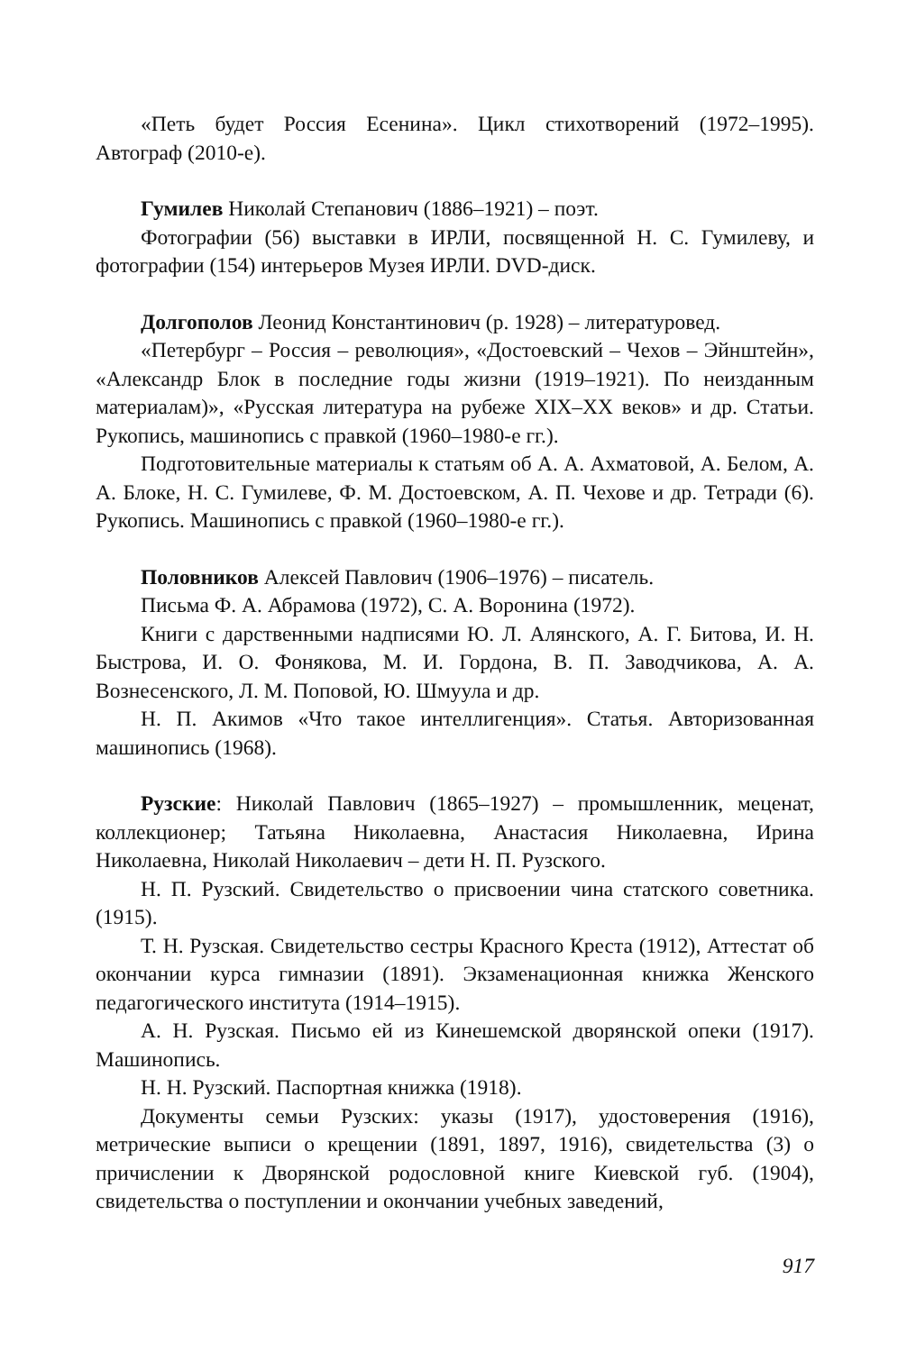«Петь будет Россия Есенина». Цикл стихотворений (1972–1995). Автограф (2010-е).
Гумилев Николай Степанович (1886–1921) – поэт.
Фотографии (56) выставки в ИРЛИ, посвященной Н. С. Гумилеву, и фотографии (154) интерьеров Музея ИРЛИ. DVD-диск.
Долгополов Леонид Константинович (р. 1928) – литературовед.
«Петербург – Россия – революция», «Достоевский – Чехов – Эйнштейн», «Александр Блок в последние годы жизни (1919–1921). По неизданным материалам)», «Русская литература на рубеже XIX–XX веков» и др. Статьи. Рукопись, машинопись с правкой (1960–1980-е гг.).
Подготовительные материалы к статьям об А. А. Ахматовой, А. Белом, А. А. Блоке, Н. С. Гумилеве, Ф. М. Достоевском, А. П. Чехове и др. Тетради (6). Рукопись. Машинопись с правкой (1960–1980-е гг.).
Половников Алексей Павлович (1906–1976) – писатель.
Письма Ф. А. Абрамова (1972), С. А. Воронина (1972).
Книги с дарственными надписями Ю. Л. Алянского, А. Г. Битова, И. Н. Быстрова, И. О. Фонякова, М. И. Гордона, В. П. Заводчикова, А. А. Вознесенского, Л. М. Поповой, Ю. Шмуула и др.
Н. П. Акимов «Что такое интеллигенция». Статья. Авторизованная машинопись (1968).
Рузские: Николай Павлович (1865–1927) – промышленник, меценат, коллекционер; Татьяна Николаевна, Анастасия Николаевна, Ирина Николаевна, Николай Николаевич – дети Н. П. Рузского.
Н. П. Рузский. Свидетельство о присвоении чина статского советника. (1915).
Т. Н. Рузская. Свидетельство сестры Красного Креста (1912), Аттестат об окончании курса гимназии (1891). Экзаменационная книжка Женского педагогического института (1914–1915).
А. Н. Рузская. Письмо ей из Кинешемской дворянской опеки (1917). Машинопись.
Н. Н. Рузский. Паспортная книжка (1918).
Документы семьи Рузских: указы (1917), удостоверения (1916), метрические выписи о крещении (1891, 1897, 1916), свидетельства (3) о причислении к Дворянской родословной книге Киевской губ. (1904), свидетельства о поступлении и окончании учебных заведений,
917